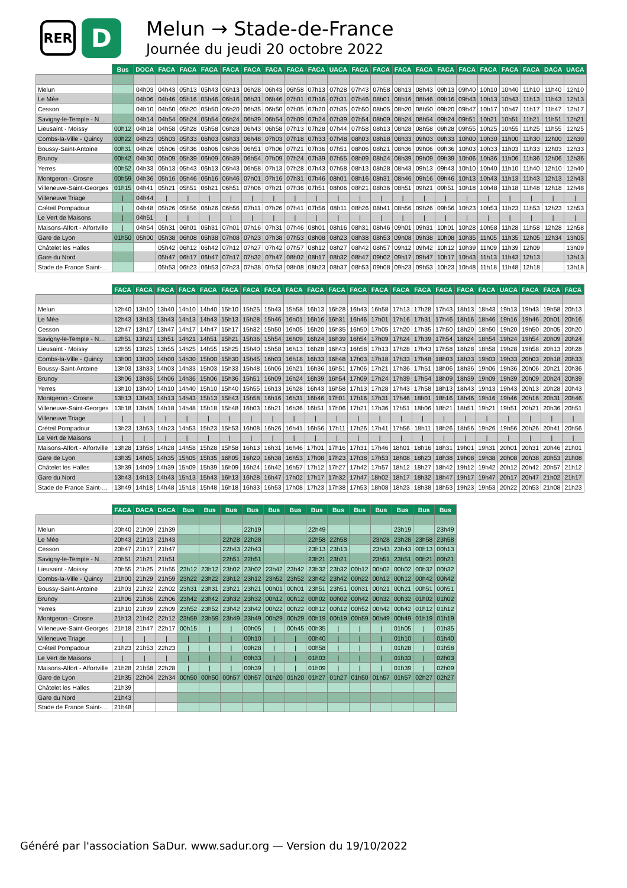RER
D
Melun → Stade-de-France
Journée du jeudi 20 octobre 2022
| | Bus | DOCA | FACA | FACA | FACA | FACA | FACA | FACA | FACA | FACA | UACA | FACA | FACA | FACA | FACA | FACA | FACA | FACA | FACA | FACA | DACA | UACA |
| --- | --- | --- | --- | --- | --- | --- | --- | --- | --- | --- | --- | --- | --- | --- | --- | --- | --- | --- | --- | --- | --- | --- |
| Melun | | 04h03 | 04h43 | 05h13 | 05h43 | 06h13 | 06h28 | 06h43 | 06h58 | 07h13 | 07h28 | 07h43 | 07h58 | 08h13 | 08h43 | 09h13 | 09h40 | 10h10 | 10h40 | 11h10 | 11h40 | 12h10 |
| Le Mée | | 04h06 | 04h46 | 05h16 | 05h46 | 06h16 | 06h31 | 06h46 | 07h01 | 07h16 | 07h31 | 07h46 | 08h01 | 08h16 | 08h46 | 09h16 | 09h43 | 10h13 | 10h43 | 11h13 | 11h43 | 12h13 |
| Cesson | | 04h10 | 04h50 | 05h20 | 05h50 | 06h20 | 06h35 | 06h50 | 07h05 | 07h20 | 07h35 | 07h50 | 08h05 | 08h20 | 08h50 | 09h20 | 09h47 | 10h17 | 10h47 | 11h17 | 11h47 | 12h17 |
| Savigny-le-Temple - N… | | 04h14 | 04h54 | 05h24 | 05h54 | 06h24 | 06h39 | 06h54 | 07h09 | 07h24 | 07h39 | 07h54 | 08h09 | 08h24 | 08h54 | 09h24 | 09h51 | 10h21 | 10h51 | 11h21 | 11h51 | 12h21 |
| Lieusaint - Moissy | 00h12 | 04h18 | 04h58 | 05h28 | 05h58 | 06h28 | 06h43 | 06h58 | 07h13 | 07h28 | 07h44 | 07h58 | 08h13 | 08h28 | 08h58 | 09h28 | 09h55 | 10h25 | 10h55 | 11h25 | 11h55 | 12h25 |
| Combs-la-Ville - Quincy | 00h22 | 04h23 | 05h03 | 05h33 | 06h03 | 06h33 | 06h48 | 07h03 | 07h18 | 07h33 | 07h48 | 08h03 | 08h18 | 08h33 | 09h03 | 09h33 | 10h00 | 10h30 | 11h00 | 11h30 | 12h00 | 12h30 |
| Boussy-Saint-Antoine | 00h31 | 04h26 | 05h06 | 05h36 | 06h06 | 06h36 | 06h51 | 07h06 | 07h21 | 07h36 | 07h51 | 08h06 | 08h21 | 08h36 | 09h06 | 09h36 | 10h03 | 10h33 | 11h03 | 11h33 | 12h03 | 12h33 |
| Brunoy | 00h42 | 04h30 | 05h09 | 05h39 | 06h09 | 06h39 | 06h54 | 07h09 | 07h24 | 07h39 | 07h55 | 08h09 | 08h24 | 08h39 | 09h09 | 09h39 | 10h06 | 10h36 | 11h06 | 11h36 | 12h06 | 12h36 |
| Yerres | 00h52 | 04h33 | 05h13 | 05h43 | 06h13 | 06h43 | 06h58 | 07h13 | 07h28 | 07h43 | 07h58 | 08h13 | 08h28 | 08h43 | 09h13 | 09h43 | 10h10 | 10h40 | 11h10 | 11h40 | 12h10 | 12h40 |
| Montgeron - Crosne | 00h59 | 04h36 | 05h16 | 05h46 | 06h16 | 06h46 | 07h01 | 07h16 | 07h31 | 07h46 | 08h01 | 08h16 | 08h31 | 08h46 | 09h16 | 09h46 | 10h13 | 10h43 | 11h13 | 11h43 | 12h13 | 12h43 |
| Villeneuve-Saint-Georges | 01h15 | 04h41 | 05h21 | 05h51 | 06h21 | 06h51 | 07h06 | 07h21 | 07h36 | 07h51 | 08h06 | 08h21 | 08h36 | 08h51 | 09h21 | 09h51 | 10h18 | 10h48 | 11h18 | 11h48 | 12h18 | 12h48 |
| Villeneuve Triage | / | 04h44 | / | / | / | / | / | / | / | / | / | / | / | / | / | / | / | / | / | / | / | / |
| Créteil Pompadour | / | 04h48 | 05h26 | 05h56 | 06h26 | 06h56 | 07h11 | 07h26 | 07h41 | 07h56 | 08h11 | 08h26 | 08h41 | 08h56 | 09h26 | 09h56 | 10h23 | 10h53 | 11h23 | 11h53 | 12h23 | 12h53 |
| Le Vert de Maisons | / | 04h51 | / | / | / | / | / | / | / | / | / | / | / | / | / | / | / | / | / | / | / | / |
| Maisons-Alfort - Alfortville | / | 04h54 | 05h31 | 06h01 | 06h31 | 07h01 | 07h16 | 07h31 | 07h46 | 08h01 | 08h16 | 08h31 | 08h46 | 09h01 | 09h31 | 10h01 | 10h28 | 10h58 | 11h28 | 11h58 | 12h28 | 12h58 |
| Gare de Lyon | 01h50 | 05h00 | 05h38 | 06h08 | 06h38 | 07h08 | 07h23 | 07h38 | 07h53 | 08h08 | 08h23 | 08h38 | 08h53 | 09h08 | 09h38 | 10h08 | 10h35 | 11h05 | 11h35 | 12h05 | 12h34 | 13h05 |
| Châtelet les Halles | | | 05h42 | 06h12 | 06h42 | 07h12 | 07h27 | 07h42 | 07h57 | 08h12 | 08h27 | 08h42 | 08h57 | 09h12 | 09h42 | 10h12 | 10h39 | 11h09 | 11h39 | 12h09 | | 13h09 |
| Gare du Nord | | | 05h47 | 06h17 | 06h47 | 07h17 | 07h32 | 07h47 | 08h02 | 08h17 | 08h32 | 08h47 | 09h02 | 09h17 | 09h47 | 10h17 | 10h43 | 11h13 | 11h43 | 12h13 | | 13h13 |
| Stade de France Saint-… | | | 05h53 | 06h23 | 06h53 | 07h23 | 07h38 | 07h53 | 08h08 | 08h23 | 08h37 | 08h53 | 09h08 | 09h23 | 09h53 | 10h23 | 10h48 | 11h18 | 11h48 | 12h18 | | 13h18 |
| | FACA | FACA | FACA | FACA | FACA | FACA | FACA | FACA | FACA | FACA | FACA | FACA | FACA | FACA | FACA | FACA | FACA | FACA | UACA | FACA | FACA | FACA |
| --- | --- | --- | --- | --- | --- | --- | --- | --- | --- | --- | --- | --- | --- | --- | --- | --- | --- | --- | --- | --- | --- | --- |
| Melun | 12h40 | 13h10 | 13h40 | 14h10 | 14h40 | 15h10 | 15h25 | 15h43 | 15h58 | 16h13 | 16h28 | 16h43 | 16h58 | 17h13 | 17h28 | 17h43 | 18h13 | 18h43 | 19h13 | 19h43 | 19h58 | 20h13 |
| Le Mée | 12h43 | 13h13 | 13h43 | 14h13 | 14h43 | 15h13 | 15h28 | 15h46 | 16h01 | 16h16 | 16h31 | 16h46 | 17h01 | 17h16 | 17h31 | 17h46 | 18h16 | 18h46 | 19h16 | 19h46 | 20h01 | 20h16 |
| Cesson | 12h47 | 13h17 | 13h47 | 14h17 | 14h47 | 15h17 | 15h32 | 15h50 | 16h05 | 16h20 | 16h35 | 16h50 | 17h05 | 17h20 | 17h35 | 17h50 | 18h20 | 18h50 | 19h20 | 19h50 | 20h05 | 20h20 |
| Savigny-le-Temple - N… | 12h51 | 13h21 | 13h51 | 14h21 | 14h51 | 15h21 | 15h36 | 15h54 | 16h09 | 16h24 | 16h39 | 16h54 | 17h09 | 17h24 | 17h39 | 17h54 | 18h24 | 18h54 | 19h24 | 19h54 | 20h09 | 20h24 |
| Lieusaint - Moissy | 12h55 | 13h25 | 13h55 | 14h25 | 14h55 | 15h25 | 15h40 | 15h58 | 16h13 | 16h28 | 16h43 | 16h58 | 17h13 | 17h28 | 17h43 | 17h58 | 18h28 | 18h58 | 19h28 | 19h58 | 20h13 | 20h28 |
| Combs-la-Ville - Quincy | 13h00 | 13h30 | 14h00 | 14h30 | 15h00 | 15h30 | 15h45 | 16h03 | 16h18 | 16h33 | 16h48 | 17h03 | 17h18 | 17h33 | 17h48 | 18h03 | 18h33 | 19h03 | 19h33 | 20h03 | 20h18 | 20h33 |
| Boussy-Saint-Antoine | 13h03 | 13h33 | 14h03 | 14h33 | 15h03 | 15h33 | 15h48 | 16h06 | 16h21 | 16h36 | 16h51 | 17h06 | 17h21 | 17h36 | 17h51 | 18h06 | 18h36 | 19h06 | 19h36 | 20h06 | 20h21 | 20h36 |
| Brunoy | 13h06 | 13h36 | 14h06 | 14h36 | 15h06 | 15h36 | 15h51 | 16h09 | 16h24 | 16h39 | 16h54 | 17h09 | 17h24 | 17h39 | 17h54 | 18h09 | 18h39 | 19h09 | 19h39 | 20h09 | 20h24 | 20h39 |
| Yerres | 13h10 | 13h40 | 14h10 | 14h40 | 15h10 | 15h40 | 15h55 | 16h13 | 16h28 | 16h43 | 16h58 | 17h13 | 17h28 | 17h43 | 17h58 | 18h13 | 18h43 | 19h13 | 19h43 | 20h13 | 20h28 | 20h43 |
| Montgeron - Crosne | 13h13 | 13h43 | 14h13 | 14h43 | 15h13 | 15h43 | 15h58 | 16h16 | 16h31 | 16h46 | 17h01 | 17h16 | 17h31 | 17h46 | 18h01 | 18h16 | 18h46 | 19h16 | 19h46 | 20h16 | 20h31 | 20h46 |
| Villeneuve-Saint-Georges | 13h18 | 13h48 | 14h18 | 14h48 | 15h18 | 15h48 | 16h03 | 16h21 | 16h36 | 16h51 | 17h06 | 17h21 | 17h36 | 17h51 | 18h06 | 18h21 | 18h51 | 19h21 | 19h51 | 20h21 | 20h36 | 20h51 |
| Villeneuve Triage | / | / | / | / | / | / | / | / | / | / | / | / | / | / | / | / | / | / | / | / | / | / |
| Créteil Pompadour | 13h23 | 13h53 | 14h23 | 14h53 | 15h23 | 15h53 | 16h08 | 16h26 | 16h41 | 16h56 | 17h11 | 17h26 | 17h41 | 17h56 | 18h11 | 18h26 | 18h56 | 19h26 | 19h56 | 20h26 | 20h41 | 20h56 |
| Le Vert de Maisons | / | / | / | / | / | / | / | / | / | / | / | / | / | / | / | / | / | / | / | / | / | / |
| Maisons-Alfort - Alfortville | 13h28 | 13h58 | 14h28 | 14h58 | 15h28 | 15h58 | 16h13 | 16h31 | 16h46 | 17h01 | 17h16 | 17h31 | 17h46 | 18h01 | 18h16 | 18h31 | 19h01 | 19h31 | 20h01 | 20h31 | 20h46 | 21h01 |
| Gare de Lyon | 13h35 | 14h05 | 14h35 | 15h05 | 15h35 | 16h05 | 16h20 | 16h38 | 16h53 | 17h08 | 17h23 | 17h38 | 17h53 | 18h08 | 18h23 | 18h38 | 19h08 | 19h38 | 20h08 | 20h38 | 20h53 | 21h08 |
| Châtelet les Halles | 13h39 | 14h09 | 14h39 | 15h09 | 15h39 | 16h09 | 16h24 | 16h42 | 16h57 | 17h12 | 17h27 | 17h42 | 17h57 | 18h12 | 18h27 | 18h42 | 19h12 | 19h42 | 20h12 | 20h42 | 20h57 | 21h12 |
| Gare du Nord | 13h43 | 14h13 | 14h43 | 15h13 | 15h43 | 16h13 | 16h28 | 16h47 | 17h02 | 17h17 | 17h32 | 17h47 | 18h02 | 18h17 | 18h32 | 18h47 | 19h17 | 19h47 | 20h17 | 20h47 | 21h02 | 21h17 |
| Stade de France Saint-… | 13h49 | 14h18 | 14h48 | 15h18 | 15h48 | 16h18 | 16h33 | 16h53 | 17h08 | 17h23 | 17h38 | 17h53 | 18h08 | 18h23 | 18h38 | 18h53 | 19h23 | 19h53 | 20h22 | 20h53 | 21h08 | 21h23 |
| | FACA | DACA | DACA | Bus | Bus | Bus | Bus | Bus | Bus | Bus | Bus | Bus | Bus | Bus | Bus | Bus |
| --- | --- | --- | --- | --- | --- | --- | --- | --- | --- | --- | --- | --- | --- | --- | --- | --- |
| Melun | 20h40 | 21h09 | 21h39 | | | | 22h19 | | | 22h49 | | | | 23h19 | | 23h49 |
| Le Mée | 20h43 | 21h13 | 21h43 | | | 22h28 | 22h28 | | | 22h58 | 22h58 | | 23h28 | 23h28 | 23h58 | 23h58 |
| Cesson | 20h47 | 21h17 | 21h47 | | | 22h43 | 22h43 | | | 23h13 | 23h13 | | 23h43 | 23h43 | 00h13 | 00h13 |
| Savigny-le-Temple - N… | 20h51 | 21h21 | 21h51 | | | 22h51 | 22h51 | | | 23h21 | 23h21 | | 23h51 | 23h51 | 00h21 | 00h21 |
| Lieusaint - Moissy | 20h55 | 21h25 | 21h55 | 23h12 | 23h12 | 23h02 | 23h02 | 23h42 | 23h42 | 23h32 | 23h32 | 00h12 | 00h02 | 00h02 | 00h32 | 00h32 |
| Combs-la-Ville - Quincy | 21h00 | 21h29 | 21h59 | 23h22 | 23h22 | 23h12 | 23h12 | 23h52 | 23h52 | 23h42 | 23h42 | 00h22 | 00h12 | 00h12 | 00h42 | 00h42 |
| Boussy-Saint-Antoine | 21h03 | 21h32 | 22h02 | 23h31 | 23h31 | 23h21 | 23h21 | 00h01 | 00h01 | 23h51 | 23h51 | 00h31 | 00h21 | 00h21 | 00h51 | 00h51 |
| Brunoy | 21h06 | 21h36 | 22h06 | 23h42 | 23h42 | 23h32 | 23h32 | 00h12 | 00h12 | 00h02 | 00h02 | 00h42 | 00h32 | 00h32 | 01h02 | 01h02 |
| Yerres | 21h10 | 21h39 | 22h09 | 23h52 | 23h52 | 23h42 | 23h42 | 00h22 | 00h22 | 00h12 | 00h12 | 00h52 | 00h42 | 00h42 | 01h12 | 01h12 |
| Montgeron - Crosne | 21h13 | 21h42 | 22h12 | 23h59 | 23h59 | 23h49 | 23h49 | 00h29 | 00h29 | 00h19 | 00h19 | 00h59 | 00h49 | 00h49 | 01h19 | 01h19 |
| Villeneuve-Saint-Georges | 21h18 | 21h47 | 22h17 | 00h15 | / | / | 00h05 | / | 00h45 | 00h35 | / | / | / | 01h05 | / | 01h35 |
| Villeneuve Triage | / | / | / | / | / | / | 00h10 | / | / | 00h40 | / | / | / | 01h10 | / | 01h40 |
| Créteil Pompadour | 21h23 | 21h53 | 22h23 | / | / | / | 00h28 | / | / | 00h58 | / | / | / | 01h28 | / | 01h58 |
| Le Vert de Maisons | / | / | / | / | / | / | 00h33 | / | / | 01h03 | / | / | / | 01h33 | / | 02h03 |
| Maisons-Alfort - Alfortville | 21h28 | 21h58 | 22h28 | / | / | / | 00h39 | / | / | 01h09 | / | / | / | 01h39 | / | 02h09 |
| Gare de Lyon | 21h35 | 22h04 | 22h34 | 00h50 | 00h50 | 00h57 | 00h57 | 01h20 | 01h20 | 01h27 | 01h27 | 01h50 | 01h57 | 01h57 | 02h27 | 02h27 |
| Châtelet les Halles | 21h39 | | | | | | | | | | | | | | | |
| Gare du Nord | 21h43 | | | | | | | | | | | | | | | |
| Stade de France Saint-… | 21h48 | | | | | | | | | | | | | | | |
Généré par l'association SaDur. www.sadur.org — Version du 19/10/2022